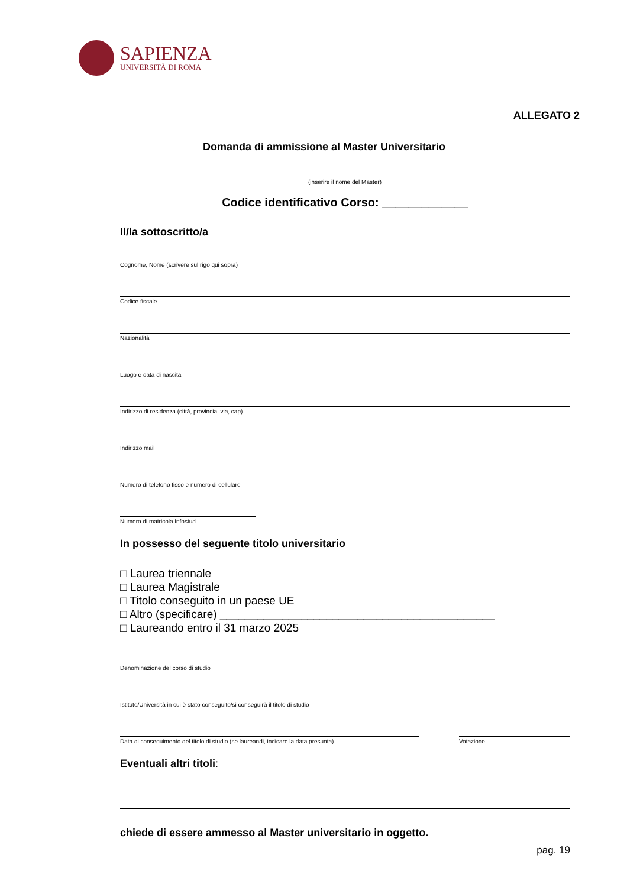SAPIENZA
UNIVERSITÀ DI ROMA
ALLEGATO 2
Domanda di ammissione al Master Universitario
(inserire il nome del Master)
Codice identificativo Corso: _____________
Il/la sottoscritto/a
Cognome, Nome (scrivere sul rigo qui sopra)
Codice fiscale
Nazionalità
Luogo e data di nascita
Indirizzo di residenza (città, provincia, via, cap)
Indirizzo mail
Numero di telefono fisso e numero di cellulare
Numero di matricola Infostud
In possesso del seguente titolo universitario
□ Laurea triennale
□ Laurea Magistrale
□ Titolo conseguito in un paese UE
□ Altro (specificare) ____________________________________________
□ Laureando entro il 31 marzo 2025
Denominazione del corso di studio
Istituto/Università in cui è stato conseguito/si conseguirà il titolo di studio
Data di conseguimento del titolo di studio (se laureandi, indicare la data presunta)
Votazione
Eventuali altri titoli:
chiede di essere ammesso al Master universitario in oggetto.
pag. 19